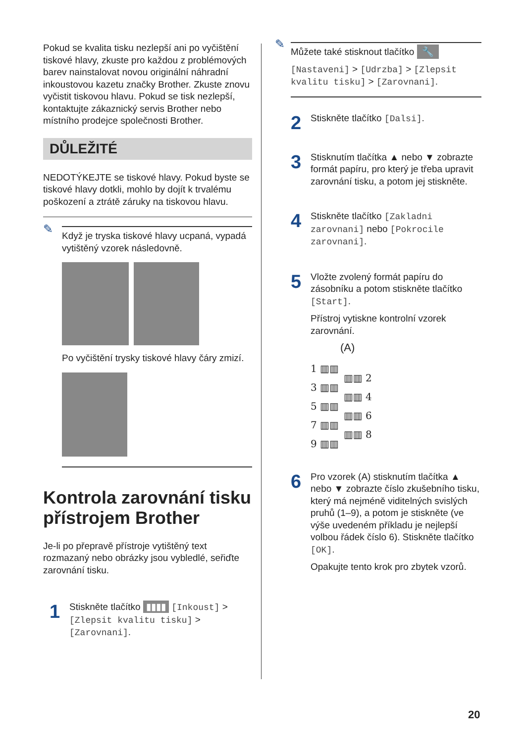Pokud se kvalita tisku nezlepší ani po vyčištění tiskové hlavy, zkuste pro každou z problémových barev nainstalovat novou originální náhradní inkoustovou kazetu značky Brother. Zkuste znovu vyčistit tiskovou hlavu. Pokud se tisk nezlepší, kontaktujte zákaznický servis Brother nebo místního prodejce společnosti Brother.
DŮLEŽITÉ
NEDOTÝKEJTE se tiskové hlavy. Pokud byste se tiskové hlavy dotkli, mohlo by dojít k trvalému poškození a ztrátě záruky na tiskovou hlavu.
✎
Když je tryska tiskové hlavy ucpaná, vypadá vytištěný vzorek následovně.
Po vyčištění trysky tiskové hlavy čáry zmizí.
Kontrola zarovnání tisku přístrojem Brother
Je-li po přepravě přístroje vytištěný text rozmazaný nebo obrázky jsou vybledlé, seřiďte zarovnání tisku.
1
Stiskněte tlačítko ▮▮▮▮ [Inkoust] > [Zlepsit kvalitu tisku] > [Zarovnani].
✎
Můžete také stisknout tlačítko 🔧
[Nastaveni] > [Udrzba] > [Zlepsit kvalitu tisku] > [Zarovnani].
2
Stiskněte tlačítko [Dalsi].
3
Stisknutím tlačítka ▲ nebo ▼ zobrazte formát papíru, pro který je třeba upravit zarovnání tisku, a potom jej stiskněte.
4
Stiskněte tlačítko [Zakladni zarovnani] nebo [Pokrocile zarovnani].
5
Vložte zvolený formát papíru do zásobníku a potom stiskněte tlačítko [Start].
Přístroj vytiskne kontrolní vzorek zarovnání.
(A)
1 ▥▥
3 ▥▥
5 ▥▥
7 ▥▥
9 ▥▥
▥▥ 2
▥▥ 4
▥▥ 6
▥▥ 8
6
Pro vzorek (A) stisknutím tlačítka ▲ nebo ▼ zobrazte číslo zkušebního tisku, který má nejméně viditelných svislých pruhů (1–9), a potom je stiskněte (ve výše uvedeném příkladu je nejlepší volbou řádek číslo 6). Stiskněte tlačítko [OK].
Opakujte tento krok pro zbytek vzorů.
20